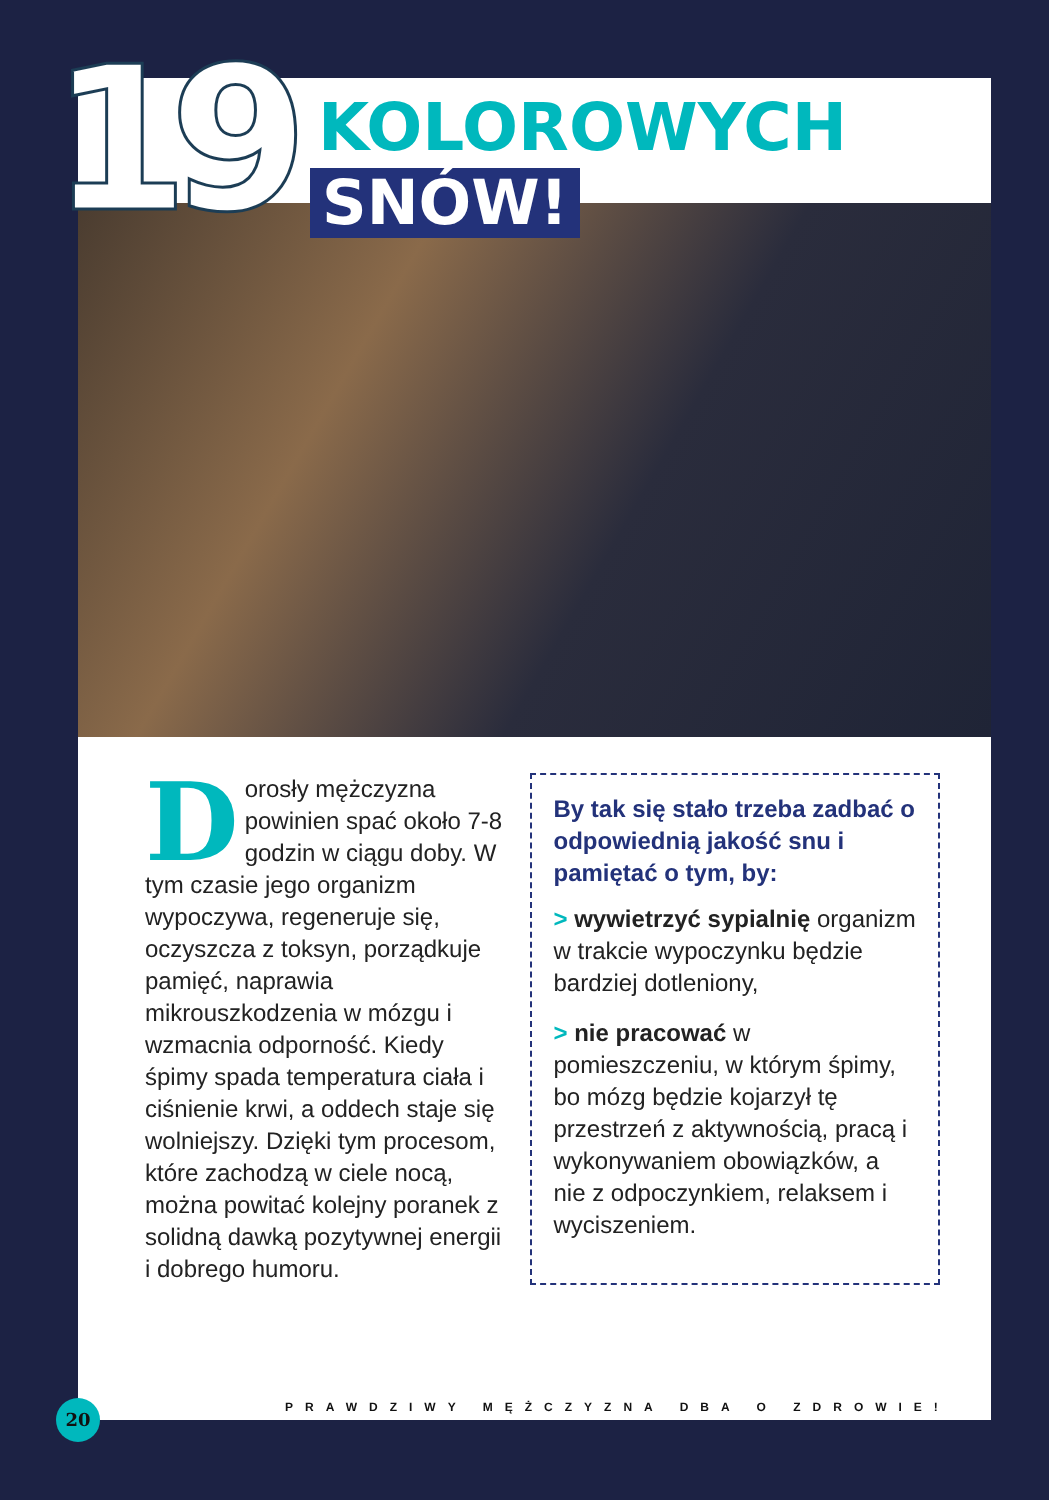19 KOLOROWYCH
SNÓW!
Dorosły mężczyzna powinien spać około 7-8 godzin w ciągu doby. W tym czasie jego organizm wypoczywa, regeneruje się, oczyszcza z toksyn, porządkuje pamięć, naprawia mikrouszkodzenia w mózgu i wzmacnia odporność. Kiedy śpimy spada temperatura ciała i ciśnienie krwi, a oddech staje się wolniejszy. Dzięki tym procesom, które zachodzą w ciele nocą, można powitać kolejny poranek z solidną dawką pozytywnej energii i dobrego humoru.
By tak się stało trzeba zadbać o odpowiednią jakość snu i pamiętać o tym, by:
> wywietrzyć sypialnię organizm w trakcie wypoczynku będzie bardziej dotleniony,
> nie pracować w pomieszczeniu, w którym śpimy, bo mózg będzie kojarzył tę przestrzeń z aktywnością, pracą i wykonywaniem obowiązków, a nie z odpoczynkiem, relaksem i wyciszeniem.
20
PRAWDZIWY MĘŻCZYZNA DBA O ZDROWIE!